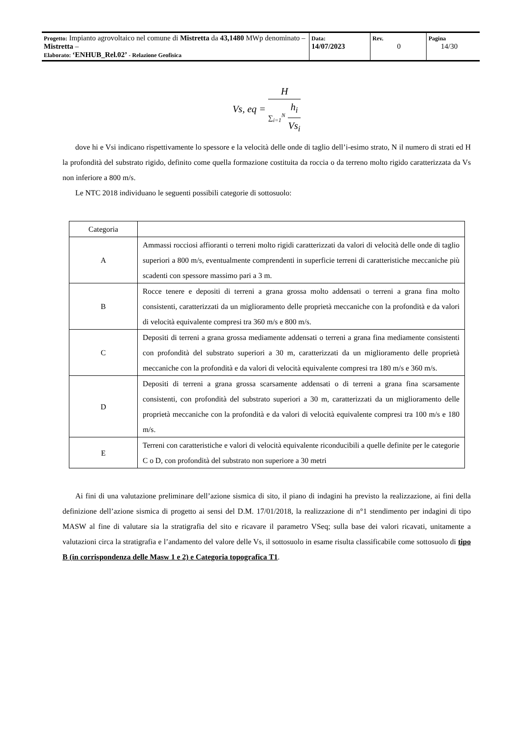| Progetto: Impianto agrovoltaico nel comune di Mistretta da 43,1480 MWp denominato – Mistretta – Elaborato: ‘ENHUB_Rel.02’ - Relazione Geofisica | Data: 14/07/2023 | Rev. 0 | Pagina 14/30 |
Vs, eq =
H
∑<sub>i=1</sub><sup>N</sup>
h<sub>i</sub>
Vs<sub>i</sub>
dove hi e Vsi indicano rispettivamente lo spessore e la velocità delle onde di taglio dell’i-esimo strato, N il numero di strati ed H la profondità del substrato rigido, definito come quella formazione costituita da roccia o da terreno molto rigido caratterizzata da Vs non inferiore a 800 m/s.
Le NTC 2018 individuano le seguenti possibili categorie di sottosuolo:
| Categoria | |
| --- | --- |
| A | Ammassi rocciosi affioranti o terreni molto rigidi caratterizzati da valori di velocità delle onde di taglio superiori a 800 m/s, eventualmente comprendenti in superficie terreni di caratteristiche meccaniche più scadenti con spessore massimo pari a 3 m. |
| B | Rocce tenere e depositi di terreni a grana grossa molto addensati o terreni a grana fina molto consistenti, caratterizzati da un miglioramento delle proprietà meccaniche con la profondità e da valori di velocità equivalente compresi tra 360 m/s e 800 m/s. |
| C | Depositi di terreni a grana grossa mediamente addensati o terreni a grana fina mediamente consistenti con profondità del substrato superiori a 30 m, caratterizzati da un miglioramento delle proprietà meccaniche con la profondità e da valori di velocità equivalente compresi tra 180 m/s e 360 m/s. |
| D | Depositi di terreni a grana grossa scarsamente addensati o di terreni a grana fina scarsamente consistenti, con profondità del substrato superiori a 30 m, caratterizzati da un miglioramento delle proprietà meccaniche con la profondità e da valori di velocità equivalente compresi tra 100 m/s e 180 m/s. |
| E | Terreni con caratteristiche e valori di velocità equivalente riconducibili a quelle definite per le categorie C o D, con profondità del substrato non superiore a 30 metri |
Ai fini di una valutazione preliminare dell’azione sismica di sito, il piano di indagini ha previsto la realizzazione, ai fini della definizione dell’azione sismica di progetto ai sensi del D.M. 17/01/2018, la realizzazione di n°1 stendimento per indagini di tipo MASW al fine di valutare sia la stratigrafia del sito e ricavare il parametro VSeq; sulla base dei valori ricavati, unitamente a valutazioni circa la stratigrafia e l’andamento del valore delle Vs, il sottosuolo in esame risulta classificabile come sottosuolo di tipo B (in corrispondenza delle Masw 1 e 2) e Categoria topografica T1.